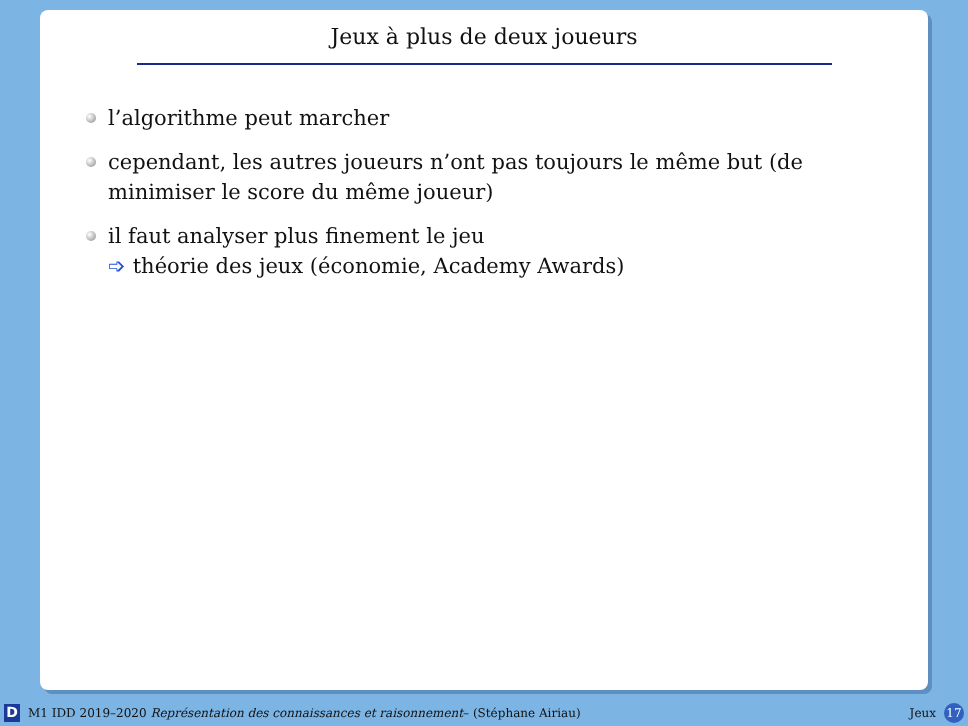Jeux à plus de deux joueurs
l’algorithme peut marcher
cependant, les autres joueurs n’ont pas toujours le même but (de minimiser le score du même joueur)
il faut analyser plus finement le jeu
➩ théorie des jeux (économie, Academy Awards)
D M1 IDD 2019–2020 Représentation des connaissances et raisonnement– (Stéphane Airiau) Jeux 17